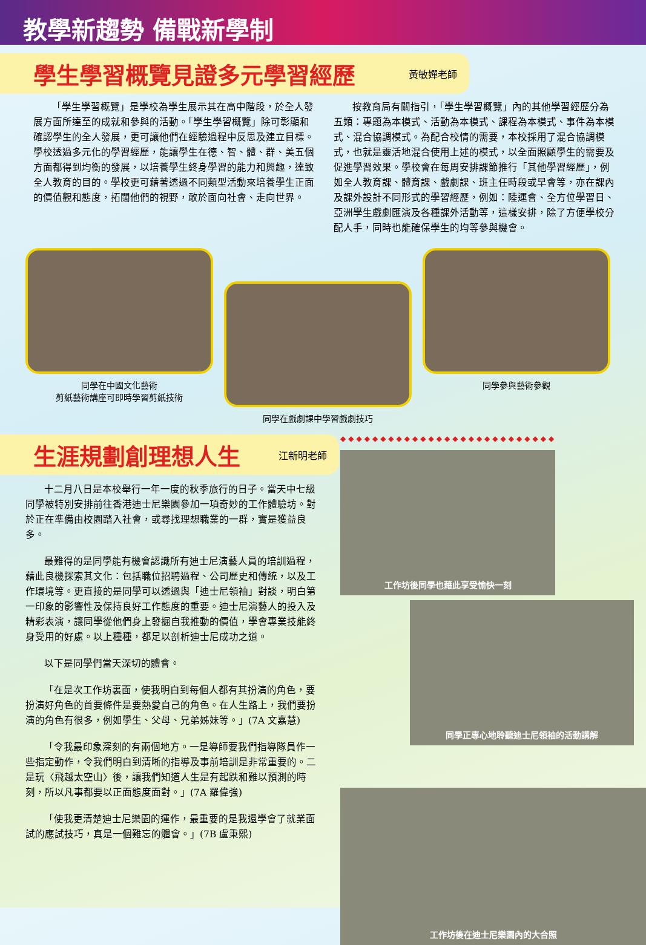教學新趨勢 備戰新學制
學生學習概覽見證多元學習經歷
黃敏嬋老師
「學生學習概覽」是學校為學生展示其在高中階段，於全人發展方面所達至的成就和參與的活動。「學生學習概覽」除可彰顯和確認學生的全人發展，更可讓他們在經驗過程中反思及建立目標。學校透過多元化的學習經歷，能讓學生在德、智、體、群、美五個方面都得到均衡的發展，以培養學生終身學習的能力和興趣，達致全人教育的目的。學校更可藉著透過不同類型活動來培養學生正面的價值觀和態度，拓闊他們的視野，敢於面向社會、走向世界。
按教育局有關指引，「學生學習概覽」內的其他學習經歷分為五類：專題為本模式、活動為本模式、課程為本模式、事件為本模式、混合協調模式。為配合校情的需要，本校採用了混合協調模式，也就是靈活地混合使用上述的模式，以全面照顧學生的需要及促進學習效果。學校會在每周安排課節推行「其他學習經歷」，例如全人教育課、體育課、戲劇課、班主任時段或早會等，亦在課內及課外設計不同形式的學習經歷，例如：陸運會、全方位學習日、亞洲學生戲劇匯演及各種課外活動等，這樣安排，除了方便學校分配人手，同時也能確保學生的均等參與機會。
同學在中國文化藝術
剪紙藝術講座可即時學習剪紙技術
同學在戲劇課中學習戲劇技巧
同學參與藝術參觀
生涯規劃創理想人生
江新明老師
十二月八日是本校舉行一年一度的秋季旅行的日子。當天中七級同學被特別安排前往香港迪士尼樂園參加一項奇妙的工作體驗坊。對於正在準備由校園踏入社會，或尋找理想職業的一群，實是獲益良多。
最難得的是同學能有機會認識所有迪士尼演藝人員的培訓過程，藉此良機探索其文化：包括職位招聘過程、公司歷史和傳統，以及工作環境等。更直接的是同學可以透過與「迪士尼領袖」對談，明白第一印象的影響性及保持良好工作態度的重要。迪士尼演藝人的投入及精彩表演，讓同學從他們身上發掘自我推動的價值，學會專業技能終身受用的好處。以上種種，都足以剖析迪士尼成功之道。
以下是同學們當天深切的體會。
「在是次工作坊裏面，使我明白到每個人都有其扮演的角色，要扮演好角色的首要條件是要熱愛自己的角色。在人生路上，我們要扮演的角色有很多，例如學生、父母、兄弟姊妹等。」(7A 文嘉慧)
「令我最印象深刻的有兩個地方。一是導師要我們指導隊員作一些指定動作，令我們明白到清晰的指導及事前培訓是非常重要的。二是玩〈飛越太空山〉後，讓我們知道人生是有起跌和難以預測的時刻，所以凡事都要以正面態度面對。」(7A 羅偉強)
「使我更清楚迪士尼樂園的運作，最重要的是我還學會了就業面試的應試技巧，真是一個難忘的體會。」(7B 盧秉熙)
◆◆◆◆◆◆◆◆◆◆◆◆◆◆◆◆◆◆◆◆◆◆◆◆◆◆◆
工作坊後同學也藉此享受愉快一刻
同學正專心地聆聽迪士尼領袖的活動講解
工作坊後在迪士尼樂園內的大合照